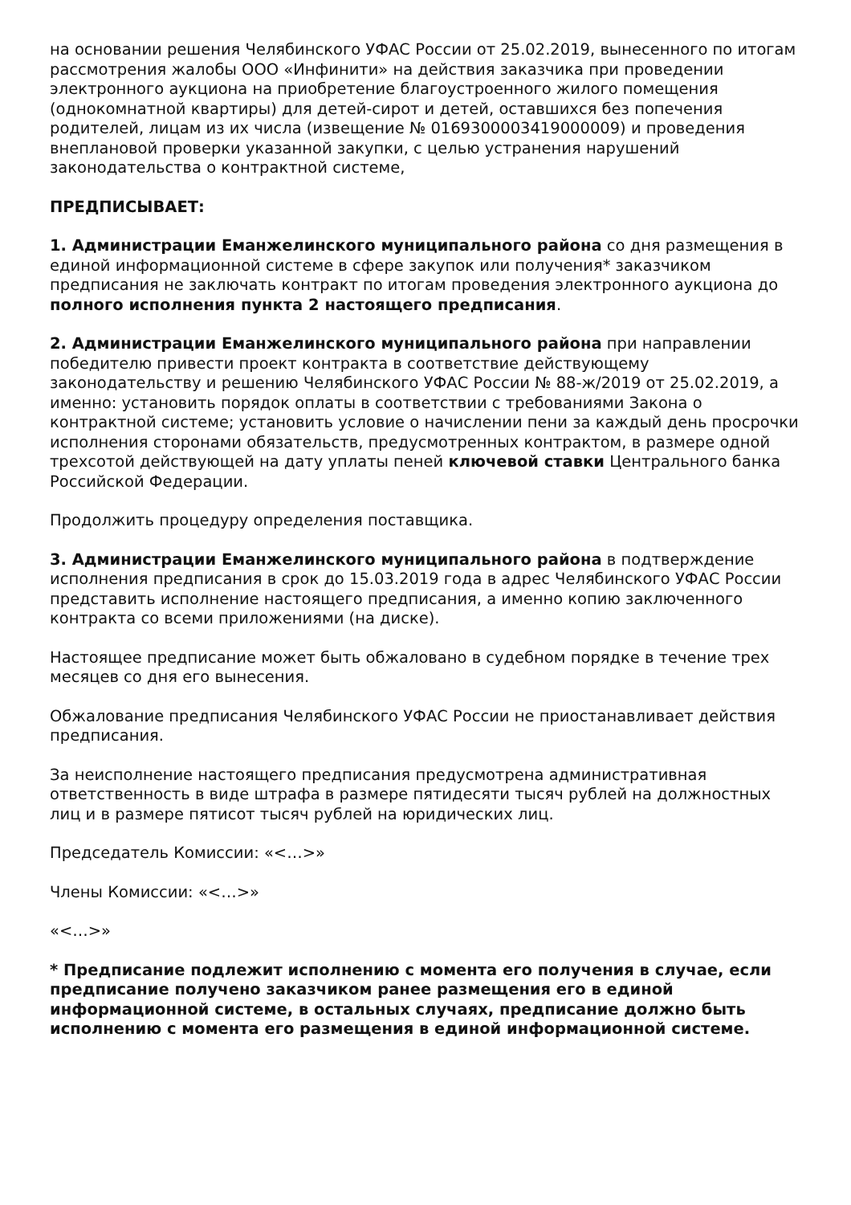на основании решения Челябинского УФАС России от 25.02.2019, вынесенного по итогам рассмотрения жалобы ООО «Инфинити» на действия заказчика при проведении электронного аукциона на приобретение благоустроенного жилого помещения (однокомнатной квартиры) для детей-сирот и детей, оставшихся без попечения родителей, лицам из их числа (извещение № 0169300003419000009) и проведения внеплановой проверки указанной закупки, с целью устранения нарушений законодательства о контрактной системе,
ПРЕДПИСЫВАЕТ:
1. Администрации Еманжелинского муниципального района со дня размещения в единой информационной системе в сфере закупок или получения* заказчиком предписания не заключать контракт по итогам проведения электронного аукциона до полного исполнения пункта 2 настоящего предписания.
2. Администрации Еманжелинского муниципального района при направлении победителю привести проект контракта в соответствие действующему законодательству и решению Челябинского УФАС России № 88-ж/2019 от 25.02.2019, а именно: установить порядок оплаты в соответствии с требованиями Закона о контрактной системе; установить условие о начислении пени за каждый день просрочки исполнения сторонами обязательств, предусмотренных контрактом, в размере одной трехсотой действующей на дату уплаты пеней ключевой ставки Центрального банка Российской Федерации.
Продолжить процедуру определения поставщика.
3. Администрации Еманжелинского муниципального района в подтверждение исполнения предписания в срок до 15.03.2019 года в адрес Челябинского УФАС России представить исполнение настоящего предписания, а именно копию заключенного контракта со всеми приложениями (на диске).
Настоящее предписание может быть обжаловано в судебном порядке в течение трех месяцев со дня его вынесения.
Обжалование предписания Челябинского УФАС России не приостанавливает действия предписания.
За неисполнение настоящего предписания предусмотрена административная ответственность в виде штрафа в размере пятидесяти тысяч рублей на должностных лиц и в размере пятисот тысяч рублей на юридических лиц.
Председатель Комиссии: «<…>»
Члены Комиссии: «<…>»
«<…>»
* Предписание подлежит исполнению с момента его получения в случае, если предписание получено заказчиком ранее размещения его в единой информационной системе, в остальных случаях, предписание должно быть исполнению с момента его размещения в единой информационной системе.